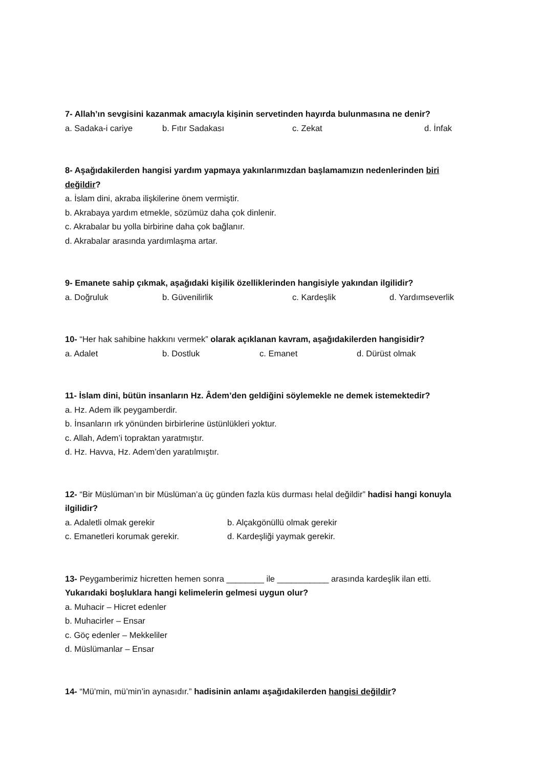7- Allah’ın sevgisini kazanmak amacıyla kişinin servetinden hayırda bulunmasına ne denir?
a. Sadaka-i cariye b. Fıtır Sadakası c. Zekat d. İnfak
8- Aşağıdakilerden hangisi yardım yapmaya yakınlarımızdan başlamamızın nedenlerinden biri değildir?
a. İslam dini, akraba ilişkilerine önem vermiştir.
b. Akrabaya yardım etmekle, sözümüz daha çok dinlenir.
c. Akrabalar bu yolla birbirine daha çok bağlanır.
d. Akrabalar arasında yardımlaşma artar.
9- Emanete sahip çıkmak, aşağıdaki kişilik özelliklerinden hangisiyle yakından ilgilidir?
a. Doğruluk b. Güvenilirlik c. Kardeşlik d. Yardımseverlik
10- “Her hak sahibine hakkını vermek” olarak açıklanan kavram, aşağıdakilerden hangisidir?
a. Adalet b. Dostluk c. Emanet d. Dürüst olmak
11- İslam dini, bütün insanların Hz. Âdem’den geldiğini söylemekle ne demek istemektedir?
a. Hz. Adem ilk peygamberdir.
b. İnsanların ırk yönünden birbirlerine üstünlükleri yoktur.
c. Allah, Adem’i topraktan yaratmıştır.
d. Hz. Havva, Hz. Adem’den yaratılmıştır.
12- “Bir Müslüman’ın bir Müslüman’a üç günden fazla küs durması helal değildir” hadisi hangi konuyla ilgilidir?
a. Adaletli olmak gerekir b. Alçakgönüllü olmak gerekir
c. Emanetleri korumak gerekir. d. Kardeşliği yaymak gerekir.
13- Peygamberimiz hicretten hemen sonra ________ ile ___________ arasında kardeşlik ilan etti.
Yukarıdaki boşluklara hangi kelimelerin gelmesi uygun olur?
a. Muhacir – Hicret edenler
b. Muhacirler – Ensar
c. Göç edenler – Mekkeliler
d. Müslümanlar – Ensar
14- “Mü’min, mü’min’in aynasıdır.” hadisinin anlamı aşağıdakilerden hangisi değildir?